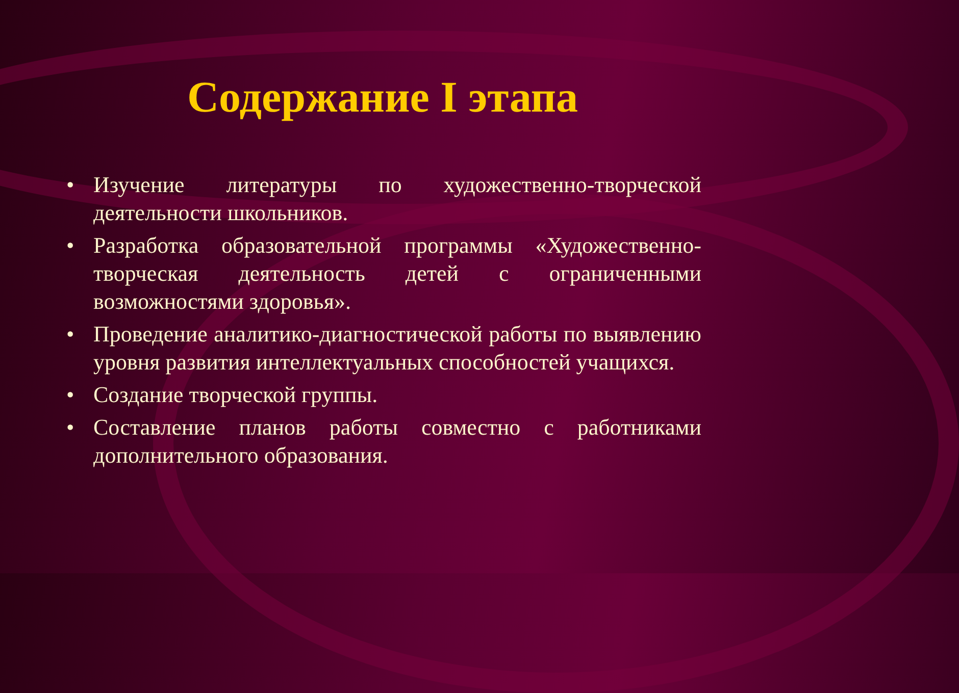Содержание I этапа
• Изучение литературы по художественно-творческой деятельности школьников.
• Разработка образовательной программы «Художественно-творческая деятельность детей с ограниченными возможностями здоровья».
• Проведение аналитико-диагностической работы по выявлению уровня развития интеллектуальных способностей учащихся.
• Создание творческой группы.
• Составление планов работы совместно с работниками дополнительного образования.